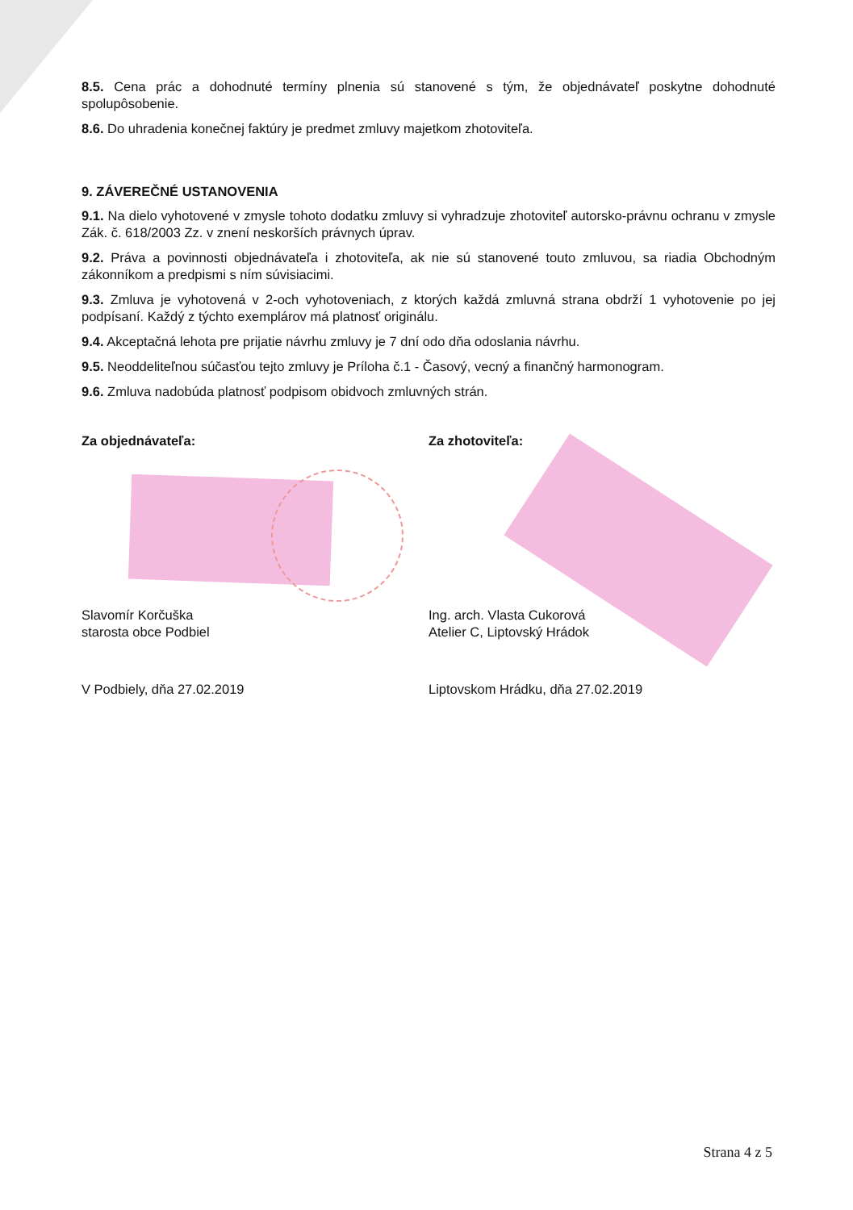8.5. Cena prác a dohodnuté termíny plnenia sú stanovené s tým, že objednávateľ poskytne dohodnuté spolupôsobenie.
8.6. Do uhradenia konečnej faktúry je predmet zmluvy majetkom zhotoviteľa.
9. ZÁVEREČNÉ USTANOVENIA
9.1. Na dielo vyhotovené v zmysle tohoto dodatku zmluvy si vyhradzuje zhotoviteľ autorsko-právnu ochranu v zmysle Zák. č. 618/2003 Zz. v znení neskorších právnych úprav.
9.2. Práva a povinnosti objednávateľa i zhotoviteľa, ak nie sú stanovené touto zmluvou, sa riadia Obchodným zákonníkom a predpismi s ním súvisiacimi.
9.3. Zmluva je vyhotovená v 2-och vyhotoveniach, z ktorých každá zmluvná strana obdrží 1 vyhotovenie po jej podpísaní. Každý z týchto exemplárov má platnosť originálu.
9.4. Akceptačná lehota pre prijatie návrhu zmluvy je 7 dní odo dňa odoslania návrhu.
9.5. Neoddeliteľnou súčasťou tejto zmluvy je Príloha č.1 - Časový, vecný a finančný harmonogram.
9.6. Zmluva nadobúda platnosť podpisom obidvoch zmluvných strán.
Za objednávateľa:
Slavomír Korčuška
starosta obce Podbiel
V Podbiely, dňa 27.02.2019
Za zhotoviteľa:
Ing. arch. Vlasta Cukorová
Atelier C, Liptovský Hrádok
Liptovskom Hrádku, dňa 27.02.2019
Strana 4 z 5